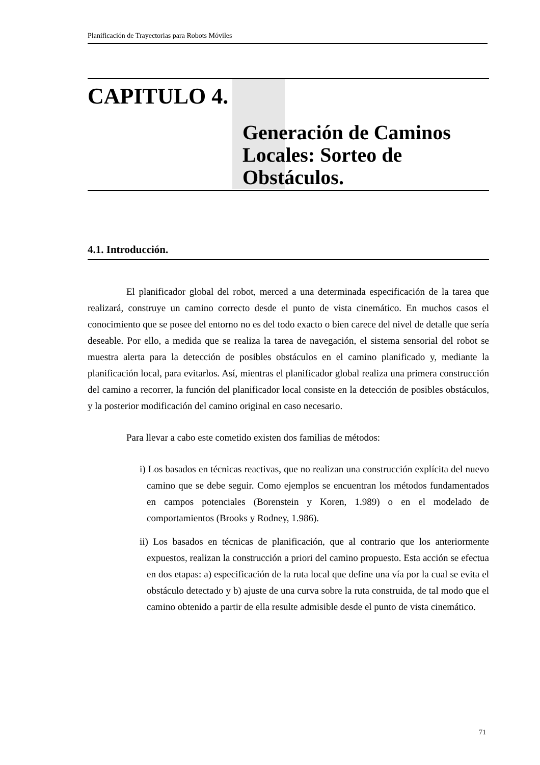Planificación de Trayectorias para Robots Móviles
CAPITULO 4.
Generación de Caminos Locales: Sorteo de Obstáculos.
4.1. Introducción.
El planificador global del robot, merced a una determinada especificación de la tarea que realizará, construye un camino correcto desde el punto de vista cinemático. En muchos casos el conocimiento que se posee del entorno no es del todo exacto o bien carece del nivel de detalle que sería deseable. Por ello, a medida que se realiza la tarea de navegación, el sistema sensorial del robot se muestra alerta para la detección de posibles obstáculos en el camino planificado y, mediante la planificación local, para evitarlos. Así, mientras el planificador global realiza una primera construcción del camino a recorrer, la función del planificador local consiste en la detección de posibles obstáculos, y la posterior modificación del camino original en caso necesario.
Para llevar a cabo este cometido existen dos familias de métodos:
i) Los basados en técnicas reactivas, que no realizan una construcción explícita del nuevo camino que se debe seguir. Como ejemplos se encuentran los métodos fundamentados en campos potenciales (Borenstein y Koren, 1.989) o en el modelado de comportamientos (Brooks y Rodney, 1.986).
ii) Los basados en técnicas de planificación, que al contrario que los anteriormente expuestos, realizan la construcción a priori del camino propuesto. Esta acción se efectua en dos etapas: a) especificación de la ruta local que define una vía por la cual se evita el obstáculo detectado y b) ajuste de una curva sobre la ruta construida, de tal modo que el camino obtenido a partir de ella resulte admisible desde el punto de vista cinemático.
71